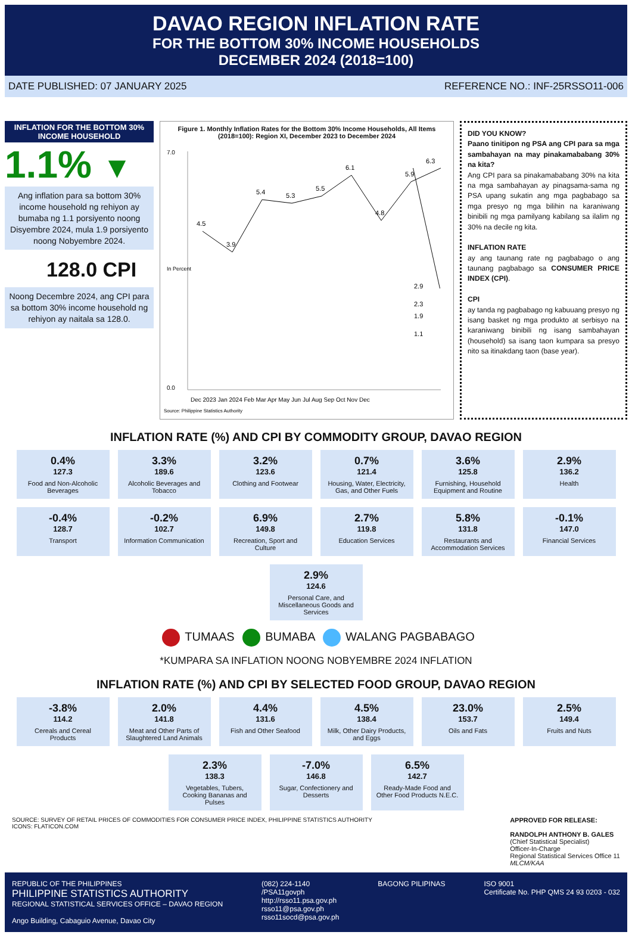DAVAO REGION INFLATION RATE
FOR THE BOTTOM 30% INCOME HOUSEHOLDS
DECEMBER 2024 (2018=100)
DATE PUBLISHED: 07 JANUARY 2025 REFERENCE NO.: INF-25RSSO11-006
INFLATION FOR THE BOTTOM 30% INCOME HOUSEHOLD
1.1% ▼
Ang inflation para sa bottom 30% income household ng rehiyon ay bumaba ng 1.1 porsiyento noong Disyembre 2024, mula 1.9 porsiyento noong Nobyembre 2024.
128.0 CPI
Noong Decembre 2024, ang CPI para sa bottom 30% income household ng rehiyon ay naitala sa 128.0.
Figure 1. Monthly Inflation Rates for the Bottom 30% Income Households, All Items (2018=100): Region XI, December 2023 to December 2024
7.0
0.0
In Percent
4.5
3.9
5.4
5.3
5.5
6.1
4.8
5.9
6.3
2.9
2.3
1.9
1.1
Dec 2023 Jan 2024 Feb Mar Apr May Jun Jul Aug Sep Oct Nov Dec
Source: Philippine Statistics Authority
DID YOU KNOW?
Paano tinitipon ng PSA ang CPI para sa mga sambahayan na may pinakamababang 30% na kita?
Ang CPI para sa pinakamababang 30% na kita na mga sambahayan ay pinagsama-sama ng PSA upang sukatin ang mga pagbabago sa mga presyo ng mga bilihin na karaniwang binibili ng mga pamilyang kabilang sa ilalim ng 30% na decile ng kita.
INFLATION RATE
ay ang taunang rate ng pagbabago o ang taunang pagbabago sa CONSUMER PRICE INDEX (CPI).
CPI
ay tanda ng pagbabago ng kabuuang presyo ng isang basket ng mga produkto at serbisyo na karaniwang binibili ng isang sambahayan (household) sa isang taon kumpara sa presyo nito sa itinakdang taon (base year).
INFLATION RATE (%) AND CPI BY COMMODITY GROUP, DAVAO REGION
0.4%
127.3
Food and Non-Alcoholic Beverages
3.3%
189.6
Alcoholic Beverages and Tobacco
3.2%
123.6
Clothing and Footwear
0.7%
121.4
Housing, Water, Electricity, Gas, and Other Fuels
3.6%
125.8
Furnishing, Household Equipment and Routine
2.9%
136.2
Health
-0.4%
128.7
Transport
-0.2%
102.7
Information Communication
6.9%
149.8
Recreation, Sport and Culture
2.7%
119.8
Education Services
5.8%
131.8
Restaurants and Accommodation Services
-0.1%
147.0
Financial Services
2.9%
124.6
Personal Care, and Miscellaneous Goods and Services
TUMAAS BUMABA WALANG PAGBABAGO
*KUMPARA SA INFLATION NOONG NOBYEMBRE 2024 INFLATION
INFLATION RATE (%) AND CPI BY SELECTED FOOD GROUP, DAVAO REGION
-3.8%
114.2
Cereals and Cereal Products
2.0%
141.8
Meat and Other Parts of Slaughtered Land Animals
4.4%
131.6
Fish and Other Seafood
4.5%
138.4
Milk, Other Dairy Products, and Eggs
23.0%
153.7
Oils and Fats
2.5%
149.4
Fruits and Nuts
2.3%
138.3
Vegetables, Tubers, Cooking Bananas and Pulses
-7.0%
146.8
Sugar, Confectionery and Desserts
6.5%
142.7
Ready-Made Food and Other Food Products N.E.C.
SOURCE: SURVEY OF RETAIL PRICES OF COMMODITIES FOR CONSUMER PRICE INDEX, PHILIPPINE STATISTICS AUTHORITY
ICONS: FLATICON.COM
APPROVED FOR RELEASE:
RANDOLPH ANTHONY B. GALES
(Chief Statistical Specialist)
Officer-In-Charge
Regional Statistical Services Office 11
MLCM/KAA
REPUBLIC OF THE PHILIPPINES
PHILIPPINE STATISTICS AUTHORITY
REGIONAL STATISTICAL SERVICES OFFICE – DAVAO REGION
Ango Building, Cabaguio Avenue, Davao City
(082) 224-1140
/PSA11govph
http://rsso11.psa.gov.ph
rsso11@psa.gov.ph
rsso11socd@psa.gov.ph
BAGONG PILIPINAS ISO 9001
Certificate No. PHP QMS 24 93 0203 - 032